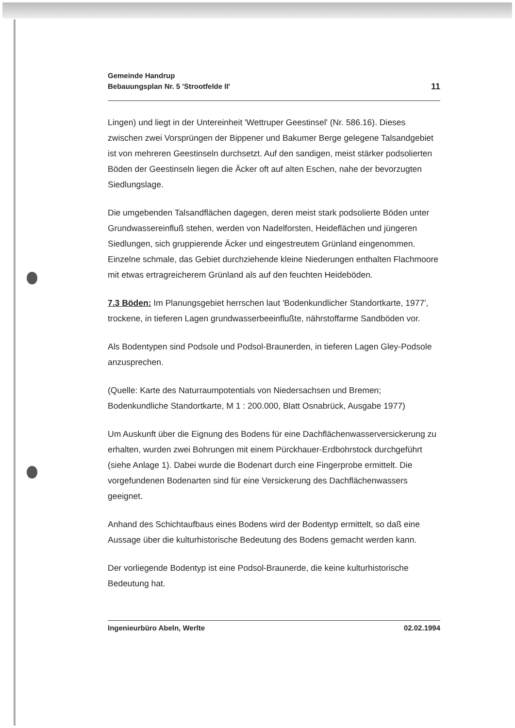Gemeinde Handrup
Bebauungsplan Nr. 5 'Strootfelde II'
11
Lingen) und liegt in der Untereinheit 'Wettruper Geestinsel' (Nr. 586.16). Dieses zwischen zwei Vorsprüngen der Bippener und Bakumer Berge gelegene Talsandgebiet ist von mehreren Geestinseln durchsetzt. Auf den sandigen, meist stärker podsolierten Böden der Geestinseln liegen die Äcker oft auf alten Eschen, nahe der bevorzugten Siedlungslage.
Die umgebenden Talsandflächen dagegen, deren meist stark podsolierte Böden unter Grundwassereinfluß stehen, werden von Nadelforsten, Heideflächen und jüngeren Siedlungen, sich gruppierende Äcker und eingestreutem Grünland eingenommen. Einzelne schmale, das Gebiet durchziehende kleine Niederungen enthalten Flachmoore mit etwas ertragreicherem Grünland als auf den feuchten Heideböden.
7.3 Böden: Im Planungsgebiet herrschen laut 'Bodenkundlicher Standortkarte, 1977', trockene, in tieferen Lagen grundwasserbeeinflußte, nährstoffarme Sandböden vor.
Als Bodentypen sind Podsole und Podsol-Braunerden, in tieferen Lagen Gley-Podsole anzusprechen.
(Quelle: Karte des Naturraumpotentials von Niedersachsen und Bremen; Bodenkundliche Standortkarte, M 1 : 200.000, Blatt Osnabrück, Ausgabe 1977)
Um Auskunft über die Eignung des Bodens für eine Dachflächenwasserversickerung zu erhalten, wurden zwei Bohrungen mit einem Pürckhauer-Erdbohrstock durchgeführt (siehe Anlage 1). Dabei wurde die Bodenart durch eine Fingerprobe ermittelt. Die vorgefundenen Bodenarten sind für eine Versickerung des Dachflächenwassers geeignet.
Anhand des Schichtaufbaus eines Bodens wird der Bodentyp ermittelt, so daß eine Aussage über die kulturhistorische Bedeutung des Bodens gemacht werden kann.
Der vorliegende Bodentyp ist eine Podsol-Braunerde, die keine kulturhistorische Bedeutung hat.
Ingenieurbüro Abeln, Werlte 02.02.1994